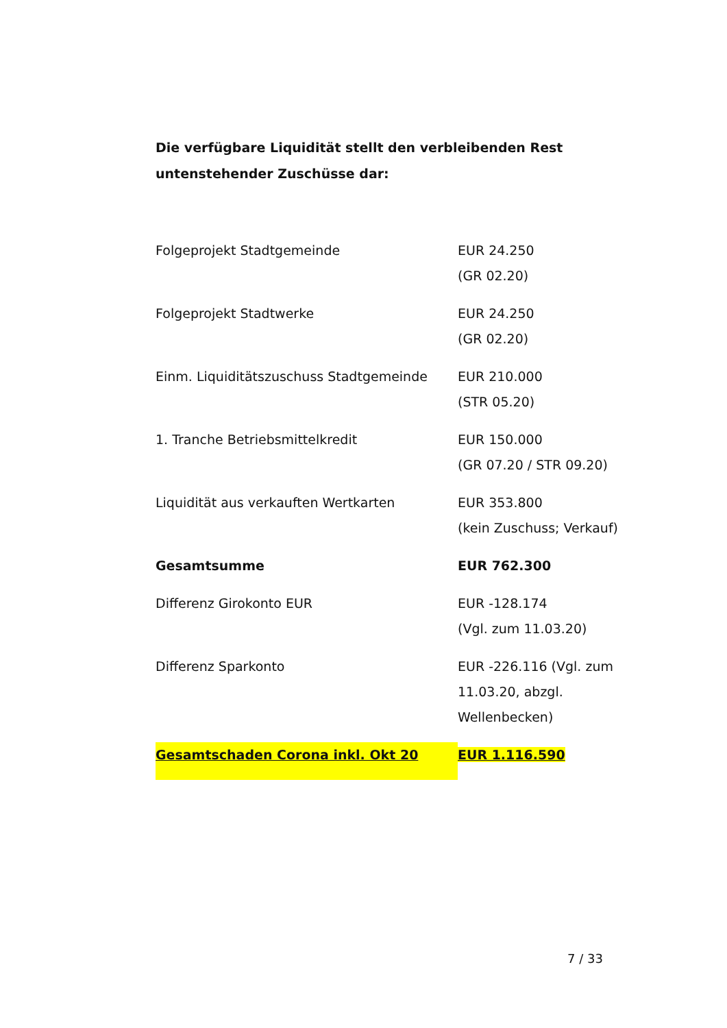Die verfügbare Liquidität stellt den verbleibenden Rest untenstehender Zuschüsse dar:
| Folgeprojekt Stadtgemeinde | EUR 24.250 (GR 02.20) |
| Folgeprojekt Stadtwerke | EUR 24.250 (GR 02.20) |
| Einm. Liquiditätszuschuss Stadtgemeinde | EUR 210.000 (STR 05.20) |
| 1. Tranche Betriebsmittelkredit | EUR 150.000 (GR 07.20 / STR 09.20) |
| Liquidität aus verkauften Wertkarten | EUR 353.800 (kein Zuschuss; Verkauf) |
| Gesamtsumme | EUR 762.300 |
| Differenz Girokonto EUR | EUR -128.174 (Vgl. zum 11.03.20) |
| Differenz Sparkonto | EUR -226.116 (Vgl. zum 11.03.20, abzgl. Wellenbecken) |
| Gesamtschaden Corona inkl. Okt 20 | EUR 1.116.590 |
7 / 33